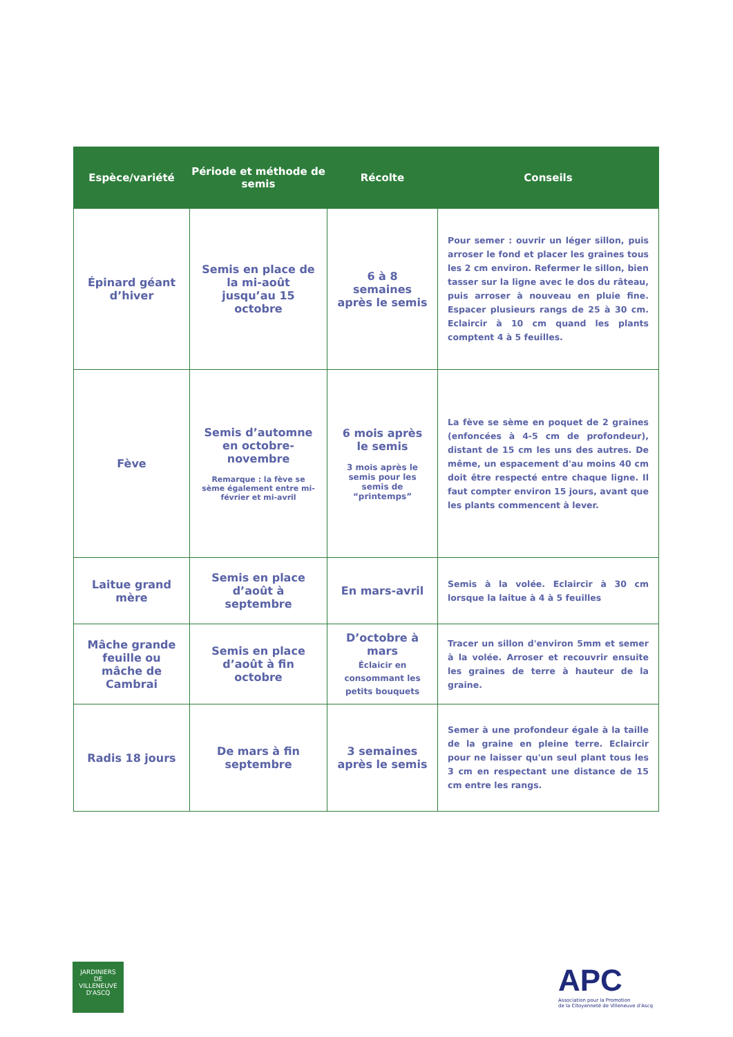| Espèce/variété | Période et méthode de semis | Récolte | Conseils |
| --- | --- | --- | --- |
| Épinard géant d’hiver | Semis en place de la mi-août jusqu’au 15 octobre | 6 à 8 semaines après le semis | Pour semer : ouvrir un léger sillon, puis arroser le fond et placer les graines tous les 2 cm environ. Refermer le sillon, bien tasser sur la ligne avec le dos du râteau, puis arroser à nouveau en pluie fine. Espacer plusieurs rangs de 25 à 30 cm. Eclaircir à 10 cm quand les plants comptent 4 à 5 feuilles. |
| Fève | Semis d’automne en octobre-novembre Remarque : la fève se sème également entre mi-février et mi-avril | 6 mois après le semis 3 mois après le semis pour les semis de “printemps” | La fève se sème en poquet de 2 graines (enfoncées à 4-5 cm de profondeur), distant de 15 cm les uns des autres. De même, un espacement d'au moins 40 cm doit être respecté entre chaque ligne. Il faut compter environ 15 jours, avant que les plants commencent à lever. |
| Laitue grand mère | Semis en place d’août à septembre | En mars-avril | Semis à la volée. Eclaircir à 30 cm lorsque la laitue à 4 à 5 feuilles |
| Mâche grande feuille ou mâche de Cambrai | Semis en place d’août à fin octobre | D’octobre à mars Éclaicir en consommant les petits bouquets | Tracer un sillon d'environ 5mm et semer à la volée. Arroser et recouvrir ensuite les graines de terre à hauteur de la graine. |
| Radis 18 jours | De mars à fin septembre | 3 semaines après le semis | Semer à une profondeur égale à la taille de la graine en pleine terre. Eclaircir pour ne laisser qu'un seul plant tous les 3 cm en respectant une distance de 15 cm entre les rangs. |
JARDINIERS
DE
VILLENEUVE D'ASCQ
APC
Association pour la Promotion
de la Citoyenneté de Villeneuve d'Ascq